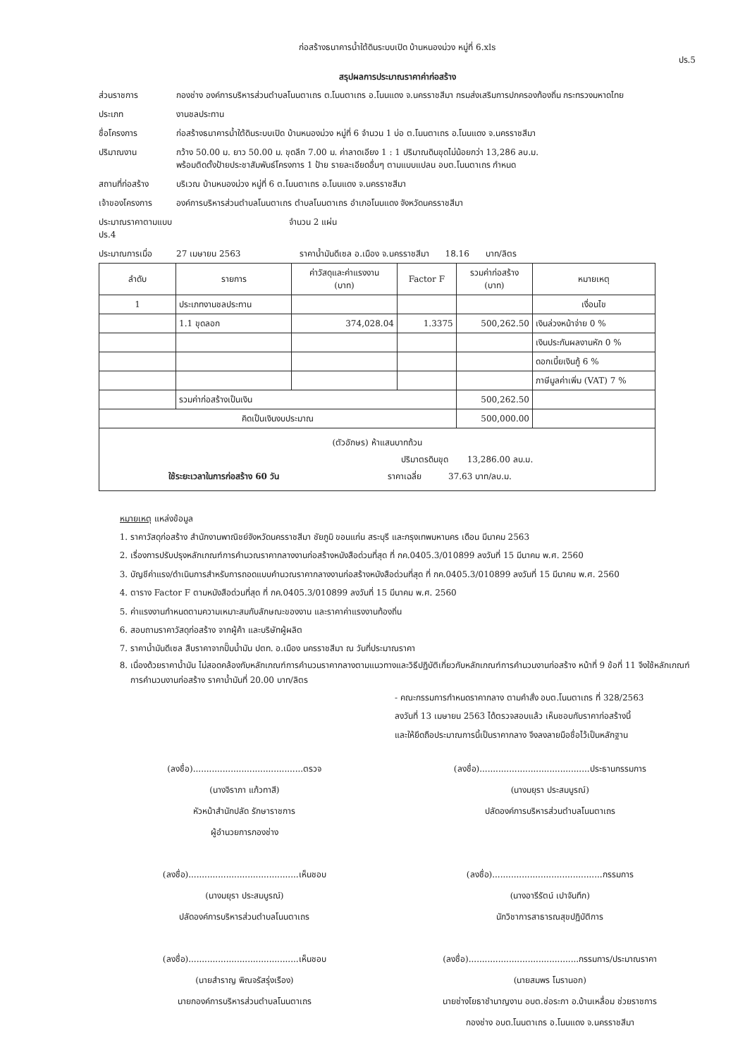ก่อสร้างธนาคารน้ำใต้ดินระบบเปิด บ้านหนองม่วง หมู่ที่ 6.xls
ปร.5
สรุปผลการประมาณราคาค่าก่อสร้าง
ส่วนราชการ
กองช่าง องค์การบริหารส่วนตำบลโนนตาเถร ต.โนนตาเถร อ.โนนแดง จ.นครราชสีมา กรมส่งเสริมการปกครองท้องถิ่น กระทรวงมหาดไทย
ประเภท
งานชลประทาน
ชื่อโครงการ
ก่อสร้างธนาคารน้ำใต้ดินระบบเปิด บ้านหนองม่วง หมู่ที่ 6 จำนวน 1 บ่อ ต.โนนตาเถร อ.โนนแดง จ.นครราชสีมา
ปริมาณงาน
กว้าง 50.00 ม. ยาว 50.00 ม. ขุดลึก 7.00 ม. ค่าลาดเอียง 1 : 1 ปริมาณดินขุดไม่น้อยกว่า 13,286 ลบ.ม.
พร้อมติดตั้งป้ายประชาสัมพันธ์โครงการ 1 ป้าย รายละเอียดอื่นๆ ตามแบบแปลน อบต.โนนตาเถร กำหนด
สถานที่ก่อสร้าง
บริเวณ บ้านหนองม่วง หมู่ที่ 6 ต.โนนตาเถร อ.โนนแดง จ.นครราชสีมา
เจ้าของโครงการ
องค์การบริหารส่วนตำบลโนนตาเถร ตำบลโนนตาเถร อำเภอโนนแดง จังหวัดนครราชสีมา
ประมาณราคาตามแบบ ปร.4
จำนวน 2 แผ่น
ประมาณการเมื่อ
27 เมษายน 2563 ราคาน้ำมันดีเซล อ.เมือง จ.นครราชสีมา 18.16 บาท/ลิตร
| ลำดับ | รายการ | ค่าวัสดุและค่าแรงงาน (บาท) | Factor F | รวมค่าก่อสร้าง (บาท) | หมายเหตุ |
| --- | --- | --- | --- | --- | --- |
| 1 | ประเภทงานชลประทาน | | | | เงื่อนไข |
| | 1.1 ขุดลอก | 374,028.04 | 1.3375 | 500,262.50 | เงินล่วงหน้าจ่าย 0 % |
| | | | | | เงินประกันผลงานหัก 0 % |
| | | | | | ดอกเบี้ยเงินกู้ 6 % |
| | | | | | ภาษีมูลค่าเพิ่ม (VAT) 7 % |
| | รวมค่าก่อสร้างเป็นเงิน | | | 500,262.50 | |
| คิดเป็นเงินงบประมาณ | | | | 500,000.00 | |
| (ตัวอักษร) ห้าแสนบาทถ้วน ปริมาตรดินขุด 13,286.00 ลบ.ม. ใช้ระยะเวลาในการก่อสร้าง 60 วัน ราคาเฉลี่ย 37.63 บาท/ลบ.ม. | | | | | |
หมายเหตุ แหล่งข้อมูล
1. ราคาวัสดุก่อสร้าง สำนักงานพาณิชย์จังหวัดนครราชสีมา ชัยภูมิ ขอนแก่น สระบุรี และกรุงเทพมหานคร เดือน มีนาคม 2563
2. เรื่องการปรับปรุงหลักเกณฑ์การคำนวณราคากลางงานก่อสร้างหนังสือด่วนที่สุด ที่ กค.0405.3/010899 ลงวันที่ 15 มีนาคม พ.ศ. 2560
3. บัญชีค่าแรง/ดำเนินการสำหรับการถอดแบบคำนวณราคากลางงานก่อสร้างหนังสือด่วนที่สุด ที่ กค.0405.3/010899 ลงวันที่ 15 มีนาคม พ.ศ. 2560
4. ตาราง Factor F ตามหนังสือด่วนที่สุด ที่ กค.0405.3/010899 ลงวันที่ 15 มีนาคม พ.ศ. 2560
5. ค่าแรงงานกำหนดตามความเหมาะสมกับลักษณะของงาน และราคาค่าแรงงานท้องถิ่น
6. สอบถามราคาวัสดุก่อสร้าง จากผู้ค้า และบริษัทผู้ผลิต
7. ราคาน้ำมันดีเซล สืบราคาจากปั๊มน้ำมัน ปตท. อ.เมือง นครราชสีมา ณ วันที่ประมาณราคา
8. เนื่องด้วยราคาน้ำมัน ไม่สอดคล้องกับหลักเกณฑ์การคำนวนราคากลางตามแนวทางและวิธีปฏิบัติเกี่ยวกับหลักเกณฑ์การคำนวนงานก่อสร้าง หน้าที่ 9 ข้อที่ 11 จึงใช้หลักเกณฑ์การคำนวนงานก่อสร้าง ราคาน้ำมันที่ 20.00 บาท/ลิตร
- คณะกรรมการกำหนดราคากลาง ตามคำสั่ง อบต.โนนตาเถร ที่ 328/2563
ลงวันที่ 13 เมษายน 2563 ได้ตรวจสอบแล้ว เห็นชอบกับราคาก่อสร้างนี้
และให้ยึดถือประมาณการนี้เป็นราคากลาง จึงลงลายมือชื่อไว้เป็นหลักฐาน
(ลงชื่อ).........................................ตรวจ
(นางจิราภา แก้วทาสี)
หัวหน้าสำนักปลัด รักษาราชการ
ผู้อำนวยการกองช่าง
(ลงชื่อ).........................................ประธานกรรมการ
(นางมยุรา ประสมบูรณ์)
ปลัดองค์การบริหารส่วนตำบลโนนตาเถร
(ลงชื่อ).........................................เห็นชอบ
(นางมยุรา ประสมบูรณ์)
ปลัดองค์การบริหารส่วนตำบลโนนตาเถร
(ลงชื่อ).........................................กรรมการ
(นางอารีรัตน์ เปาจันทึก)
นักวิชาการสาธารณสุขปฏิบัติการ
(ลงชื่อ).........................................เห็นชอบ
(นายสำราญ พิณจรัสรุ่งเรือง)
นายกองค์การบริหารส่วนตำบลโนนตาเถร
(ลงชื่อ).........................................กรรมการ/ประมาณราคา
(นายสมพร โมรานอก)
นายช่างโยธาชำนาญงาน อบต.ช่อระกา อ.บ้านเหลื่อม ช่วยราชการ
กองช่าง อบต.โนนตาเถร อ.โนนแดง จ.นครราชสีมา